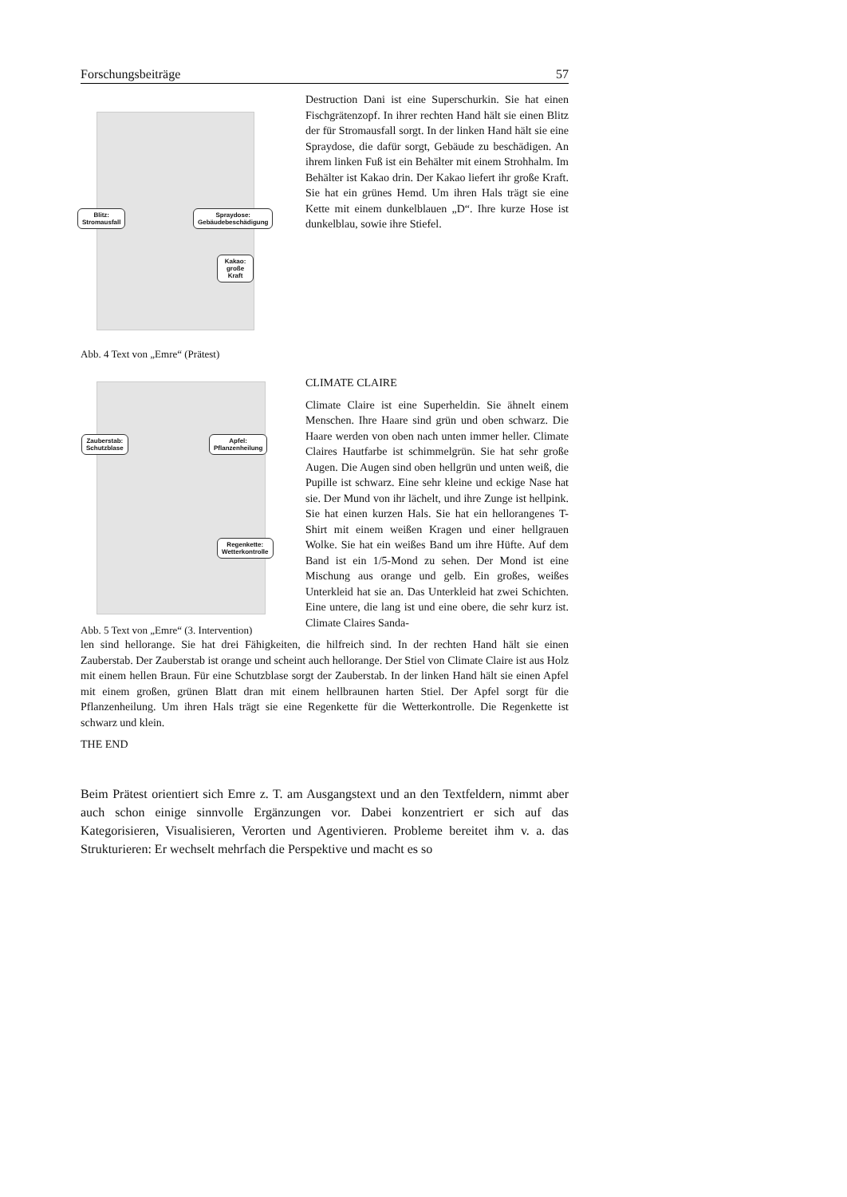Forschungsbeiträge 57
Blitz:
Stromausfall
Spraydose:
Gebäudebeschädigung
Kakao:
große Kraft
Abb. 4 Text von „Emre“ (Prätest)
Destruction Dani ist eine Superschurkin. Sie hat einen Fischgrätenzopf. In ihrer rechten Hand hält sie einen Blitz der für Stromausfall sorgt. In der linken Hand hält sie eine Spraydose, die dafür sorgt, Gebäude zu beschädigen. An ihrem linken Fuß ist ein Behälter mit einem Strohhalm. Im Behälter ist Kakao drin. Der Kakao liefert ihr große Kraft. Sie hat ein grünes Hemd. Um ihren Hals trägt sie eine Kette mit einem dunkelblauen „D“. Ihre kurze Hose ist dunkelblau, sowie ihre Stiefel.
Zauberstab:
Schutzblase
Apfel:
Pflanzenheilung
Regenkette:
Wetterkontrolle
Abb. 5 Text von „Emre“ (3. Intervention)
CLIMATE CLAIRE
Climate Claire ist eine Superheldin. Sie ähnelt einem Menschen. Ihre Haare sind grün und oben schwarz. Die Haare werden von oben nach unten immer heller. Climate Claires Hautfarbe ist schimmelgrün. Sie hat sehr große Augen. Die Augen sind oben hellgrün und unten weiß, die Pupille ist schwarz. Eine sehr kleine und eckige Nase hat sie. Der Mund von ihr lächelt, und ihre Zunge ist hellpink. Sie hat einen kurzen Hals. Sie hat ein hellorangenes T-Shirt mit einem weißen Kragen und einer hellgrauen Wolke. Sie hat ein weißes Band um ihre Hüfte. Auf dem Band ist ein 1/5-Mond zu sehen. Der Mond ist eine Mischung aus orange und gelb. Ein großes, weißes Unterkleid hat sie an. Das Unterkleid hat zwei Schichten. Eine untere, die lang ist und eine obere, die sehr kurz ist. Climate Claires Sanda-
len sind hellorange. Sie hat drei Fähigkeiten, die hilfreich sind. In der rechten Hand hält sie einen Zauberstab. Der Zauberstab ist orange und scheint auch hellorange. Der Stiel von Climate Claire ist aus Holz mit einem hellen Braun. Für eine Schutzblase sorgt der Zauberstab. In der linken Hand hält sie einen Apfel mit einem großen, grünen Blatt dran mit einem hellbraunen harten Stiel. Der Apfel sorgt für die Pflanzenheilung. Um ihren Hals trägt sie eine Regenkette für die Wetterkontrolle. Die Regenkette ist schwarz und klein.
THE END
Beim Prätest orientiert sich Emre z. T. am Ausgangstext und an den Textfeldern, nimmt aber auch schon einige sinnvolle Ergänzungen vor. Dabei konzentriert er sich auf das Kategorisieren, Visualisieren, Verorten und Agentivieren. Probleme bereitet ihm v. a. das Strukturieren: Er wechselt mehrfach die Perspektive und macht es so